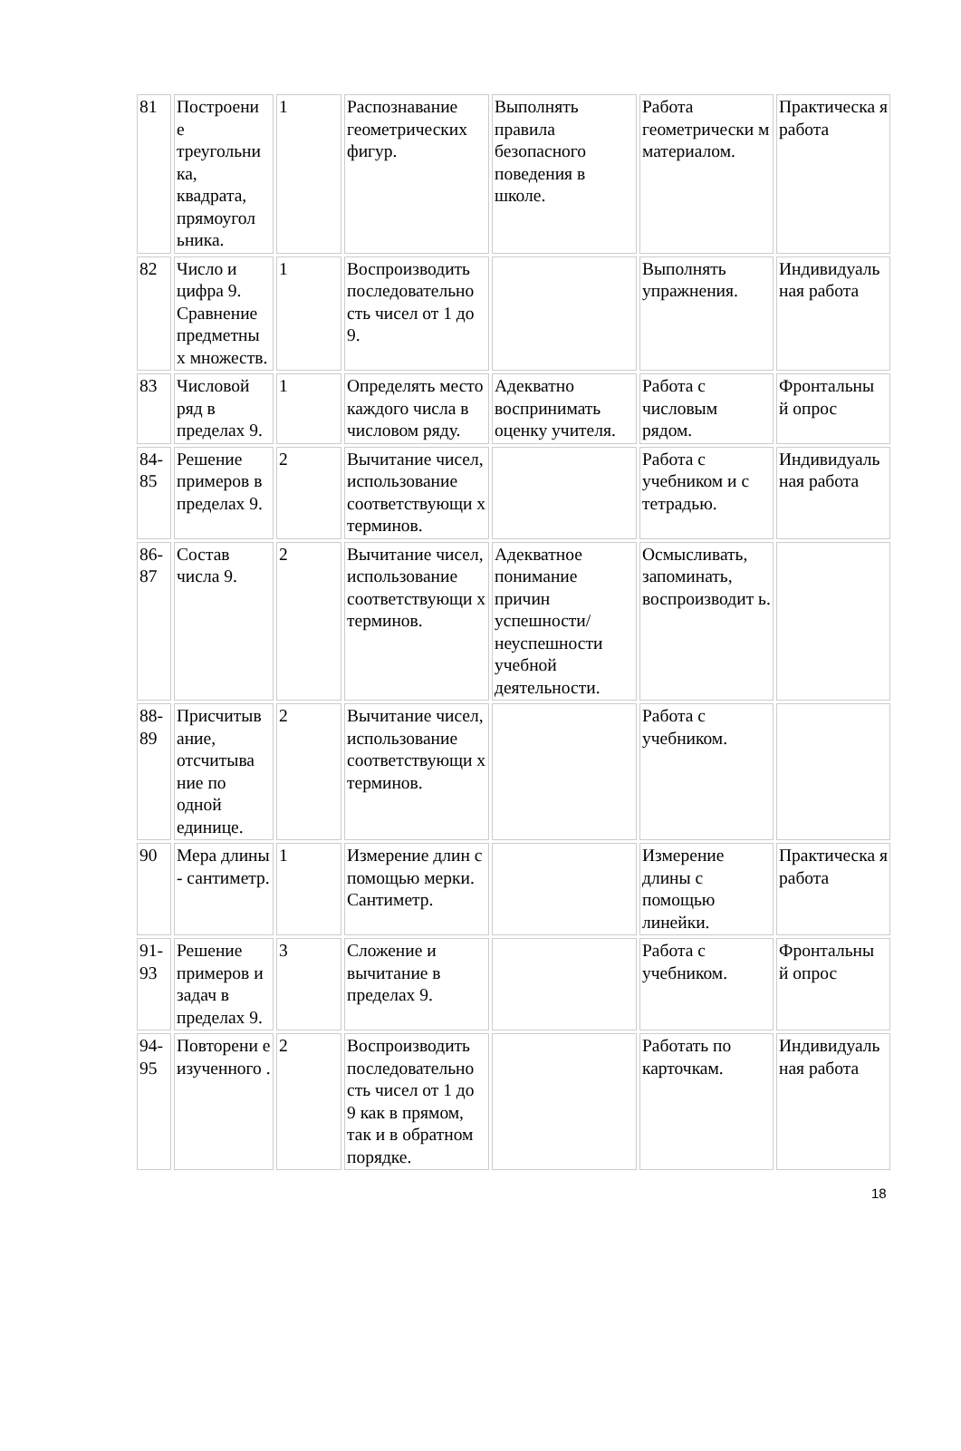| 81 | Построени е треугольни ка, квадрата, прямоугол ьника. | 1 | Распознавание геометрических фигур. | Выполнять правила безопасного поведения в школе. | Работа геометрически м материалом. | Практическа я работа |
| 82 | Число и цифра 9. Сравнение предметны х множеств. | 1 | Воспроизводить последовательно сть чисел от 1 до 9. | | Выполнять упражнения. | Индивидуаль ная работа |
| 83 | Числовой ряд в пределах 9. | 1 | Определять место каждого числа в числовом ряду. | Адекватно воспринимать оценку учителя. | Работа с числовым рядом. | Фронтальны й опрос |
| 84-85 | Решение примеров в пределах 9. | 2 | Вычитание чисел, использование соответствующи х терминов. | | Работа с учебником и с тетрадью. | Индивидуаль ная работа |
| 86-87 | Состав числа 9. | 2 | Вычитание чисел, использование соответствующи х терминов. | Адекватное понимание причин успешности/ неуспешности учебной деятельности. | Осмысливать, запоминать, воспроизводит ь. | |
| 88-89 | Присчитыв ание, отсчитыва ние по одной единице. | 2 | Вычитание чисел, использование соответствующи х терминов. | | Работа с учебником. | |
| 90 | Мера длины - сантиметр. | 1 | Измерение длин с помощью мерки. Сантиметр. | | Измерение длины с помощью линейки. | Практическа я работа |
| 91-93 | Решение примеров и задач в пределах 9. | 3 | Сложение и вычитание в пределах 9. | | Работа с учебником. | Фронтальны й опрос |
| 94-95 | Повторени е изученного . | 2 | Воспроизводить последовательно сть чисел от 1 до 9 как в прямом, так и в обратном порядке. | | Работать по карточкам. | Индивидуаль ная работа |
18